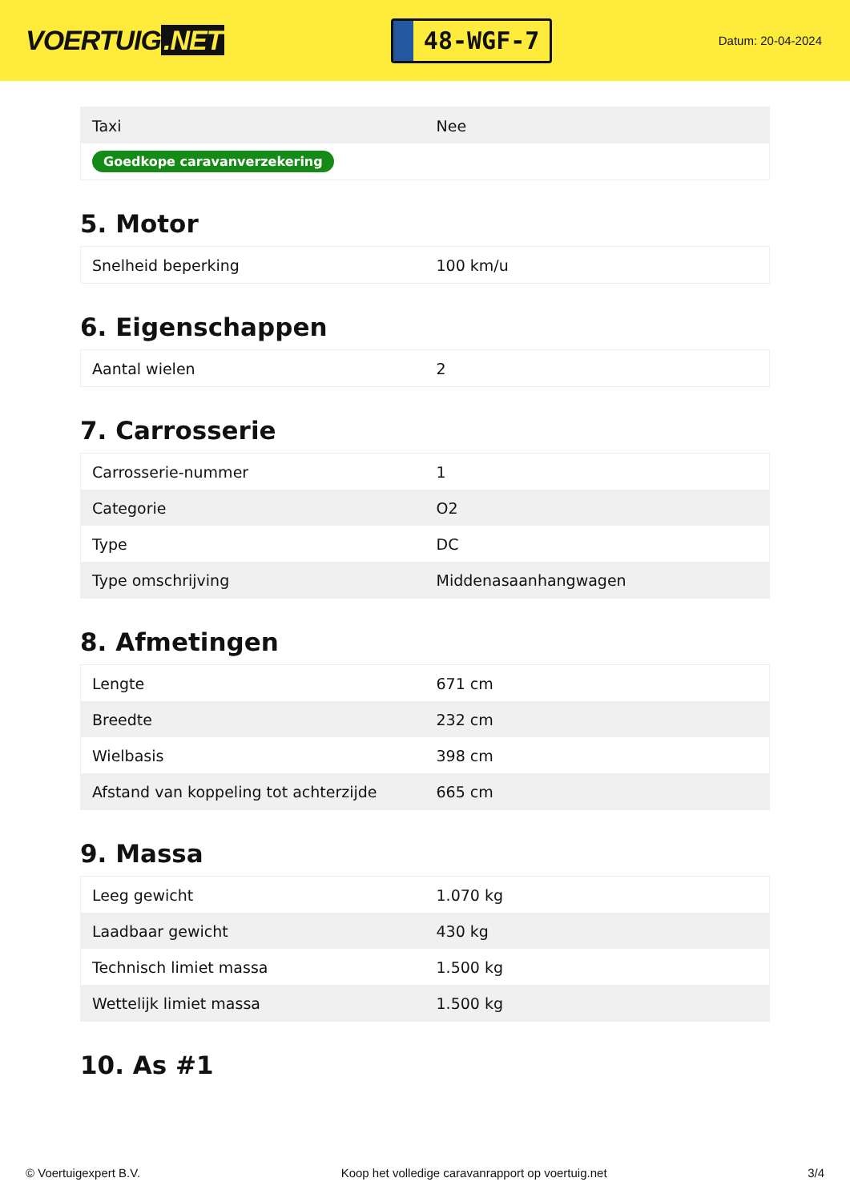VOERTUIG.NET
48-WGF-7
Datum: 20-04-2024
| Taxi | Nee |
| Goedkope caravanverzekering | |
5. Motor
| Snelheid beperking | 100 km/u |
6. Eigenschappen
| Aantal wielen | 2 |
7. Carrosserie
| Carrosserie-nummer | 1 |
| Categorie | O2 |
| Type | DC |
| Type omschrijving | Middenasaanhangwagen |
8. Afmetingen
| Lengte | 671 cm |
| Breedte | 232 cm |
| Wielbasis | 398 cm |
| Afstand van koppeling tot achterzijde | 665 cm |
9. Massa
| Leeg gewicht | 1.070 kg |
| Laadbaar gewicht | 430 kg |
| Technisch limiet massa | 1.500 kg |
| Wettelijk limiet massa | 1.500 kg |
10. As #1
© Voertuigexpert B.V. Koop het volledige caravanrapport op voertuig.net 3/4